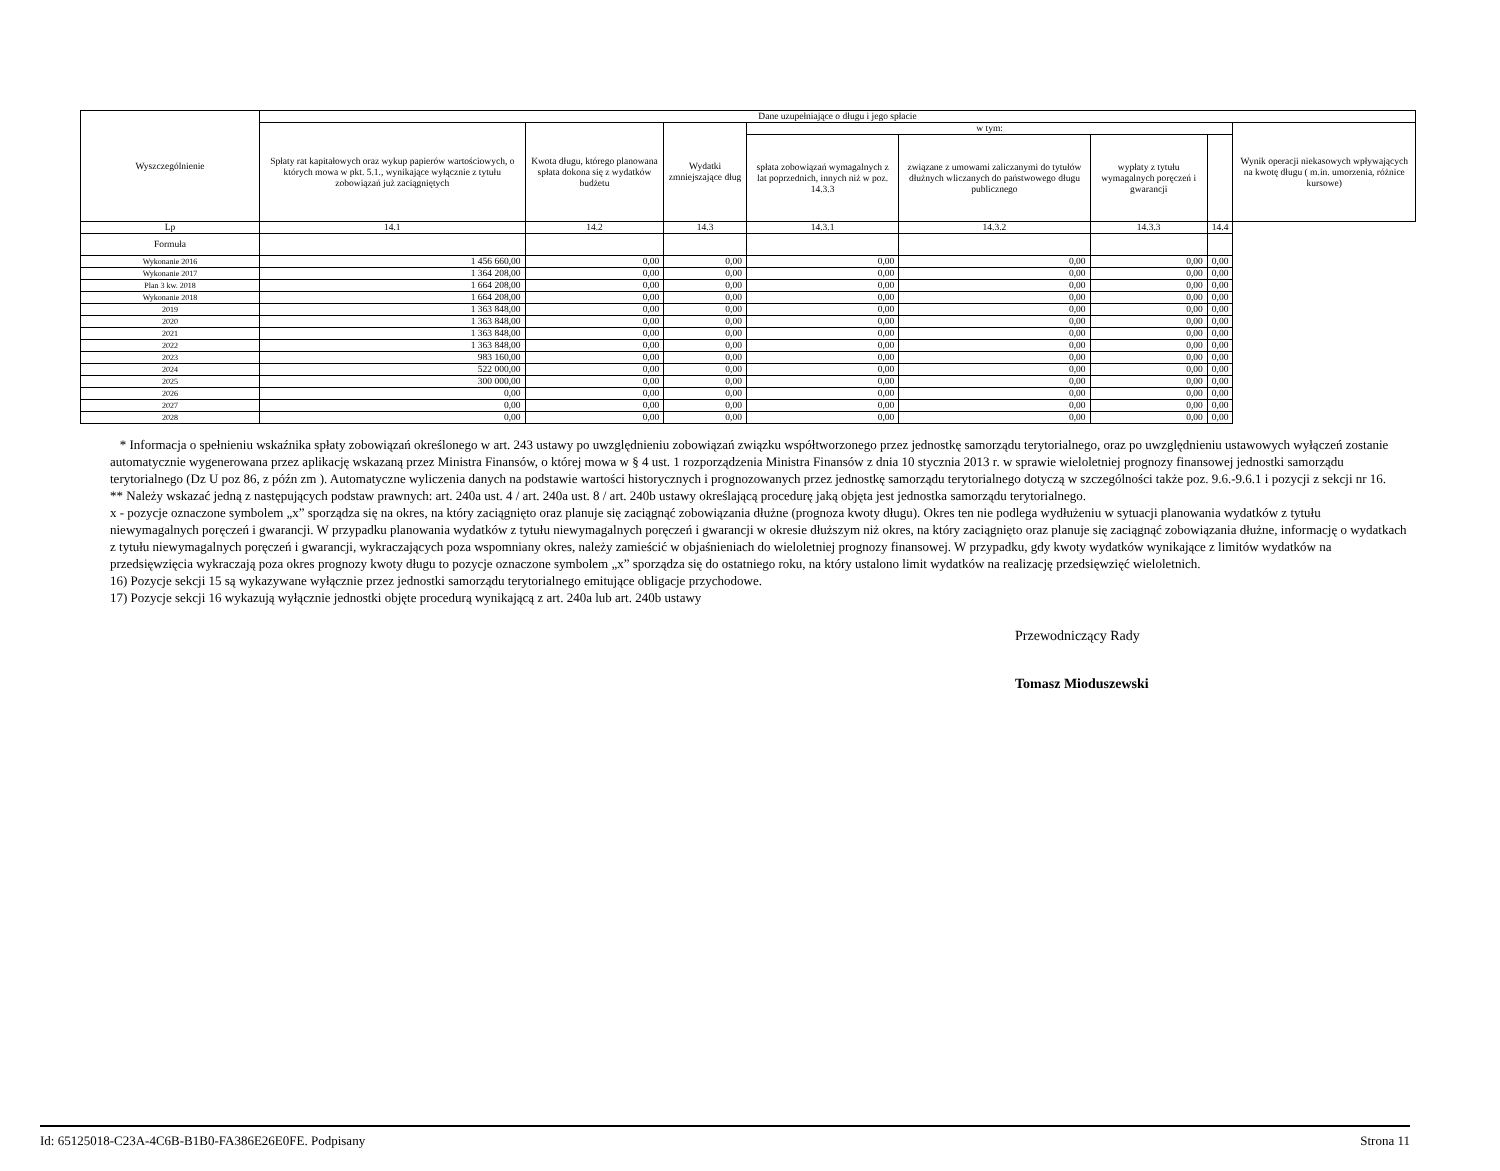| Wyszczególnienie | Dane uzupełniające o długu i jego spłacie | | | | | | | |
| --- | --- | --- | --- | --- | --- | --- | --- | --- |
| | Spłaty rat kapitałowych oraz wykup papierów wartościowych, o których mowa w pkt. 5.1., wynikające wyłącznie z tytułu zobowiązań już zaciągniętych | Kwota długu, którego planowana spłata dokona się z wydatków budżetu | Wydatki zmniejszające dług | w tym: | | | | Wynik operacji niekasowych wpływających na kwotę długu ( m.in. umorzenia, różnice kursowe) |
| | | | | spłata zobowiązań wymagalnych z lat poprzednich, innych niż w poz. 14.3.3 | związane z umowami zaliczanymi do tytułów dłużnych wliczanych do państwowego długu publicznego | wypłaty z tytułu wymagalnych poręczeń i gwarancji | | |
| Lp | 14.1 | 14.2 | 14.3 | 14.3.1 | 14.3.2 | 14.3.3 | 14.4 | |
| Formuła | | | | | | | | |
| Wykonanie 2016 | 1 456 660,00 | 0,00 | 0,00 | 0,00 | 0,00 | 0,00 | 0,00 | |
| Wykonanie 2017 | 1 364 208,00 | 0,00 | 0,00 | 0,00 | 0,00 | 0,00 | 0,00 | |
| Plan 3 kw. 2018 | 1 664 208,00 | 0,00 | 0,00 | 0,00 | 0,00 | 0,00 | 0,00 | |
| Wykonanie 2018 | 1 664 208,00 | 0,00 | 0,00 | 0,00 | 0,00 | 0,00 | 0,00 | |
| 2019 | 1 363 848,00 | 0,00 | 0,00 | 0,00 | 0,00 | 0,00 | 0,00 | |
| 2020 | 1 363 848,00 | 0,00 | 0,00 | 0,00 | 0,00 | 0,00 | 0,00 | |
| 2021 | 1 363 848,00 | 0,00 | 0,00 | 0,00 | 0,00 | 0,00 | 0,00 | |
| 2022 | 1 363 848,00 | 0,00 | 0,00 | 0,00 | 0,00 | 0,00 | 0,00 | |
| 2023 | 983 160,00 | 0,00 | 0,00 | 0,00 | 0,00 | 0,00 | 0,00 | |
| 2024 | 522 000,00 | 0,00 | 0,00 | 0,00 | 0,00 | 0,00 | 0,00 | |
| 2025 | 300 000,00 | 0,00 | 0,00 | 0,00 | 0,00 | 0,00 | 0,00 | |
| 2026 | 0,00 | 0,00 | 0,00 | 0,00 | 0,00 | 0,00 | 0,00 | |
| 2027 | 0,00 | 0,00 | 0,00 | 0,00 | 0,00 | 0,00 | 0,00 | |
| 2028 | 0,00 | 0,00 | 0,00 | 0,00 | 0,00 | 0,00 | 0,00 | |
* Informacja o spełnieniu wskaźnika spłaty zobowiązań określonego w art. 243 ustawy po uwzględnieniu zobowiązań związku współtworzonego przez jednostkę samorządu terytorialnego, oraz po uwzględnieniu ustawowych wyłączeń zostanie automatycznie wygenerowana przez aplikację wskazaną przez Ministra Finansów, o której mowa w § 4 ust. 1 rozporządzenia Ministra Finansów z dnia 10 stycznia 2013 r. w sprawie wieloletniej prognozy finansowej jednostki samorządu terytorialnego (Dz U poz 86, z późn zm ). Automatyczne wyliczenia danych na podstawie wartości historycznych i prognozowanych przez jednostkę samorządu terytorialnego dotyczą w szczególności także poz. 9.6.-9.6.1 i pozycji z sekcji nr 16.
** Należy wskazać jedną z następujących podstaw prawnych: art. 240a ust. 4 / art. 240a ust. 8 / art. 240b ustawy określającą procedurę jaką objęta jest jednostka samorządu terytorialnego.
x - pozycje oznaczone symbolem „x” sporządza się na okres, na który zaciągnięto oraz planuje się zaciągnąć zobowiązania dłużne (prognoza kwoty długu). Okres ten nie podlega wydłużeniu w sytuacji planowania wydatków z tytułu niewymagalnych poręczeń i gwarancji. W przypadku planowania wydatków z tytułu niewymagalnych poręczeń i gwarancji w okresie dłuższym niż okres, na który zaciągnięto oraz planuje się zaciągnąć zobowiązania dłużne, informację o wydatkach z tytułu niewymagalnych poręczeń i gwarancji, wykraczających poza wspomniany okres, należy zamieścić w objaśnieniach do wieloletniej prognozy finansowej. W przypadku, gdy kwoty wydatków wynikające z limitów wydatków na przedsięwzięcia wykraczają poza okres prognozy kwoty długu to pozycje oznaczone symbolem „x” sporządza się do ostatniego roku, na który ustalono limit wydatków na realizację przedsięwzięć wieloletnich.
16) Pozycje sekcji 15 są wykazywane wyłącznie przez jednostki samorządu terytorialnego emitujące obligacje przychodowe.
17) Pozycje sekcji 16 wykazują wyłącznie jednostki objęte procedurą wynikającą z art. 240a lub art. 240b ustawy
Przewodniczący Rady
Tomasz Mioduszewski
Id: 65125018-C23A-4C6B-B1B0-FA386E26E0FE. Podpisany Strona 11